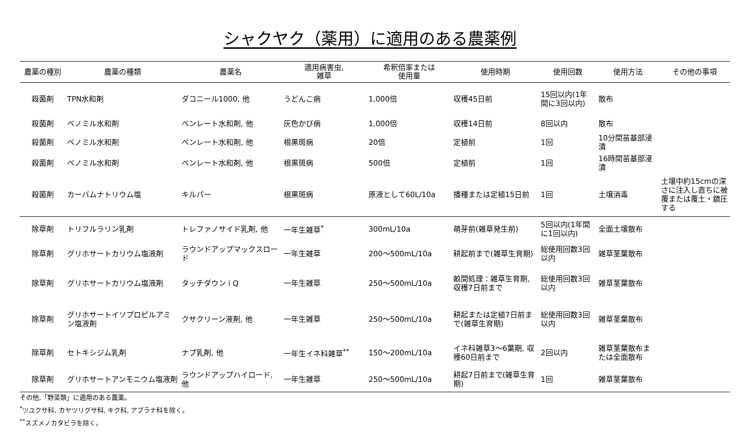シャクヤク（薬用）に適用のある農薬例
| 農薬の種別 | 農薬の種類 | 農薬名 | 適用病害虫, 雑草 | 希釈倍率または 使用量 | 使用時期 | 使用回数 | 使用方法 | その他の事項 |
| --- | --- | --- | --- | --- | --- | --- | --- | --- |
| 殺菌剤 | TPN水和剤 | ダコニール1000, 他 | うどんこ病 | 1,000倍 | 収穫45日前 | 15回以内(1年間に3回以内) | 散布 | |
| 殺菌剤 | ベノミル水和剤 | ベンレート水和剤, 他 | 灰色かび病 | 1,000倍 | 収穫14日前 | 8回以内 | 散布 | |
| 殺菌剤 | ベノミル水和剤 | ベンレート水和剤, 他 | 根黒斑病 | 20倍 | 定植前 | 1回 | 10分間苗基部浸漬 | |
| 殺菌剤 | ベノミル水和剤 | ベンレート水和剤, 他 | 根黒斑病 | 500倍 | 定植前 | 1回 | 16時間苗基部浸漬 | |
| 殺菌剤 | カーバムナトリウム塩 | キルパー | 根黒斑病 | 原液として60L/10a | 播種または定植15日前 | 1回 | 土壌消毒 | 土壌中約15cmの深さに注入し直ちに被覆または覆土・鎮圧する |
| 除草剤 | トリフルラリン乳剤 | トレファノサイド乳剤, 他 | 一年生雑草<sup>*</sup> | 300mL/10a | 萌芽前(雑草発生前) | 5回以内(1年間に1回以内) | 全面土壌散布 | |
| 除草剤 | グリホサートカリウム塩液剤 | ラウンドアップマックスロード | 一年生雑草 | 200～500mL/10a | 耕起前まで(雑草生育期) | 総使用回数3回以内 | 雑草茎葉散布 | |
| 除草剤 | グリホサートカリウム塩液剤 | タッチダウン i Q | 一年生雑草 | 250～500mL/10a | 畝間処理：雑草生育期, 収穫7日前まで | 総使用回数3回以内 | 雑草茎葉散布 | |
| 除草剤 | グリホサートイソプロピルアミン塩液剤 | クサクリーン液剤, 他 | 一年生雑草 | 250～500mL/10a | 耕起または定植7日前まで(雑草生育期) | 総使用回数3回以内 | 雑草茎葉散布 | |
| 除草剤 | セトキシジム乳剤 | ナブ乳剤, 他 | 一年生イネ科雑草<sup>**</sup> | 150～200mL/10a | イネ科雑草3～6葉期, 収穫60日前まで | 2回以内 | 雑草茎葉散布または全面散布 | |
| 除草剤 | グリホサートアンモニウム塩液剤 | ラウンドアップハイロード, 他 | 一年生雑草 | 250～500mL/10a | 耕起7日前まで(雑草生育期) | 1回 | 雑草茎葉散布 | |
その他,「野菜類」に適用のある農薬。
<sup>*</sup> ツユクサ科, カヤツリグサ科, キク科, アブラナ科を除く。
<sup>**</sup> スズメノカタビラを除く。